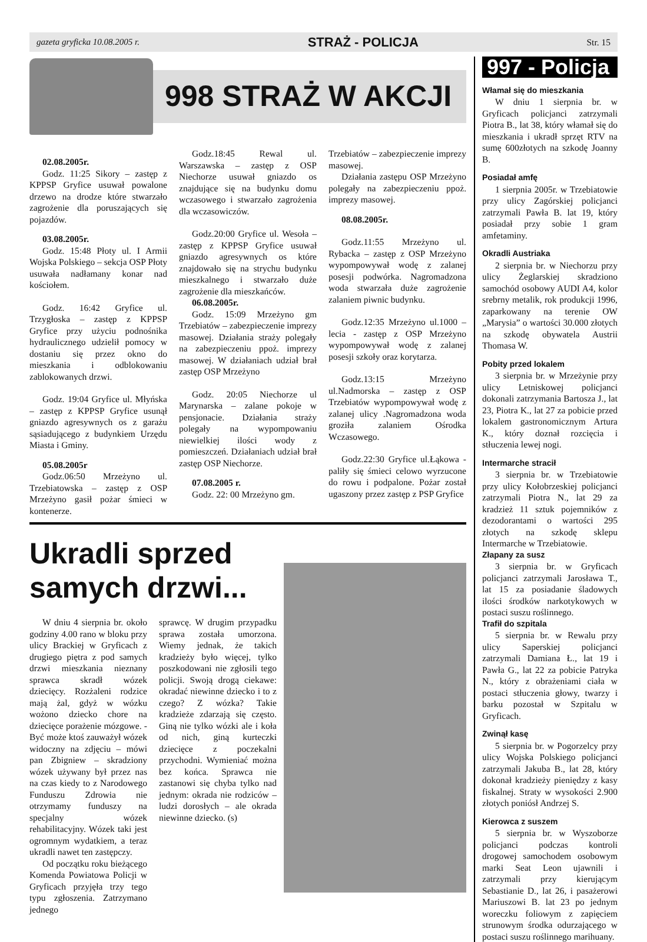gazeta gryficka 10.08.2005 r. STRAŻ - POLICJA Str. 15
998 STRAŻ W AKCJI
02.08.2005r.
Godz. 11:25 Sikory – zastęp z KPPSP Gryfice usuwał powalone drzewo na drodze które stwarzało zagrożenie dla poruszających się pojazdów.
03.08.2005r.
Godz. 15:48 Płoty ul. I Armii Wojska Polskiego – sekcja OSP Płoty usuwała nadłamany konar nad kościołem.
Godz. 16:42 Gryfice ul. Trzygłoska – zastęp z KPPSP Gryfice przy użyciu podnośnika hydraulicznego udzielił pomocy w dostaniu się przez okno do mieszkania i odblokowaniu zablokowanych drzwi.
Godz. 19:04 Gryfice ul. Młyńska – zastęp z KPPSP Gryfice usunął gniazdo agresywnych os z garażu sąsiadującego z budynkiem Urzędu Miasta i Gminy.
05.08.2005r
Godz.06:50 Mrzeżyno ul. Trzebiatowska – zastęp z OSP Mrzeżyno gasił pożar śmieci w kontenerze.
Godz.18:45 Rewal ul. Warszawska – zastęp z OSP Niechorze usuwał gniazdo os znajdujące się na budynku domu wczasowego i stwarzało zagrożenia dla wczasowiczów.
Godz.20:00 Gryfice ul. Wesoła – zastęp z KPPSP Gryfice usuwał gniazdo agresywnych os które znajdowało się na strychu budynku mieszkalnego i stwarzało duże zagrożenie dla mieszkańców.
06.08.2005r.
Godz. 15:09 Mrzeżyno gm Trzebiatów – zabezpieczenie imprezy masowej. Działania straży polegały na zabezpieczeniu ppoż. imprezy masowej. W działaniach udział brał zastęp OSP Mrzeżyno
Godz. 20:05 Niechorze ul Marynarska – zalane pokoje w pensjonacie. Działania straży polegały na wypompowaniu niewielkiej ilości wody z pomieszczeń. Działaniach udział brał zastęp OSP Niechorze.
07.08.2005 r.
Godz. 22: 00 Mrzeżyno gm.
Trzebiatów – zabezpieczenie imprezy masowej.
Działania zastępu OSP Mrzeżyno polegały na zabezpieczeniu ppoż. imprezy masowej.
08.08.2005r.
Godz.11:55 Mrzeżyno ul. Rybacka – zastęp z OSP Mrzeżyno wypompowywał wodę z zalanej posesji podwórka. Nagromadzona woda stwarzała duże zagrożenie zalaniem piwnic budynku.
Godz.12:35 Mrzeżyno ul.1000 –lecia - zastęp z OSP Mrzeżyno wypompowywał wodę z zalanej posesji szkoły oraz korytarza.
Godz.13:15 Mrzeżyno ul.Nadmorska – zastęp z OSP Trzebiatów wypompowywał wodę z zalanej ulicy .Nagromadzona woda groziła zalaniem Ośrodka Wczasowego.
Godz.22:30 Gryfice ul.Łąkowa - paliły się śmieci celowo wyrzucone do rowu i podpalone. Pożar został ugaszony przez zastęp z PSP Gryfice
Ukradli sprzed samych drzwi...
W dniu 4 sierpnia br. około godziny 4.00 rano w bloku przy ulicy Brackiej w Gryficach z drugiego piętra z pod samych drzwi mieszkania nieznany sprawca skradł wózek dziecięcy. Rozżaleni rodzice mają żal, gdyż w wózku wożono dziecko chore na dziecięce porażenie mózgowe. - Być może ktoś zauważył wózek widoczny na zdjęciu – mówi pan Zbigniew – skradziony wózek używany był przez nas na czas kiedy to z Narodowego Funduszu Zdrowia nie otrzymamy funduszy na specjalny wózek rehabilitacyjny. Wózek taki jest ogromnym wydatkiem, a teraz ukradli nawet ten zastępczy.
Od początku roku bieżącego Komenda Powiatowa Policji w Gryficach przyjęła trzy tego typu zgłoszenia. Zatrzymano jednego
sprawcę. W drugim przypadku sprawa została umorzona. Wiemy jednak, że takich kradzieży było więcej, tylko poszkodowani nie zgłosili tego policji. Swoją drogą ciekawe: okradać niewinne dziecko i to z czego? Z wózka? Takie kradzieże zdarzają się często. Giną nie tylko wózki ale i koła od nich, giną kurteczki dziecięce z poczekalni przychodni. Wymieniać można bez końca. Sprawca nie zastanowi się chyba tylko nad jednym: okrada nie rodziców – ludzi dorosłych – ale okrada niewinne dziecko. (s)
997 - Policja
Włamał się do mieszkania
W dniu 1 sierpnia br. w Gryficach policjanci zatrzymali Piotra B., lat 38, który włamał się do mieszkania i ukradł sprzęt RTV na sumę 600złotych na szkodę Joanny B.
Posiadał amfę
1 sierpnia 2005r. w Trzebiatowie przy ulicy Zagórskiej policjanci zatrzymali Pawła B. lat 19, który posiadał przy sobie 1 gram amfetaminy.
Okradli Austriaka
2 sierpnia br. w Niechorzu przy ulicy Żeglarskiej skradziono samochód osobowy AUDI A4, kolor srebrny metalik, rok produkcji 1996, zaparkowany na terenie OW „Marysia” o wartości 30.000 złotych na szkodę obywatela Austrii Thomasa W.
Pobity przed lokalem
3 sierpnia br. w Mrzeżynie przy ulicy Letniskowej policjanci dokonali zatrzymania Bartosza J., lat 23, Piotra K., lat 27 za pobicie przed lokalem gastronomicznym Artura K., który doznał rozcięcia i stłuczenia lewej nogi.
Intermarche stracił
3 sierpnia br. w Trzebiatowie przy ulicy Kołobrzeskiej policjanci zatrzymali Piotra N., lat 29 za kradzież 11 sztuk pojemników z dezodorantami o wartości 295 złotych na szkodę sklepu Intermarche w Trzebiatowie.
Złapany za susz
3 sierpnia br. w Gryficach policjanci zatrzymali Jarosława T., lat 15 za posiadanie śladowych ilości środków narkotykowych w postaci suszu roślinnego.
Trafił do szpitala
5 sierpnia br. w Rewalu przy ulicy Saperskiej policjanci zatrzymali Damiana Ł., lat 19 i Pawła G., lat 22 za pobicie Patryka N., który z obrażeniami ciała w postaci stłuczenia głowy, twarzy i barku pozostał w Szpitalu w Gryficach.
Zwinął kasę
5 sierpnia br. w Pogorzelcy przy ulicy Wojska Polskiego policjanci zatrzymali Jakuba B., lat 28, który dokonał kradzieży pieniędzy z kasy fiskalnej. Straty w wysokości 2.900 złotych poniósł Andrzej S.
Kierowca z suszem
5 sierpnia br. w Wyszoborze policjanci podczas kontroli drogowej samochodem osobowym marki Seat Leon ujawnili i zatrzymali przy kierującym Sebastianie D., lat 26, i pasażerowi Mariuszowi B. lat 23 po jednym woreczku foliowym z zapięciem strunowym środka odurzającego w postaci suszu roślinnego marihuany.